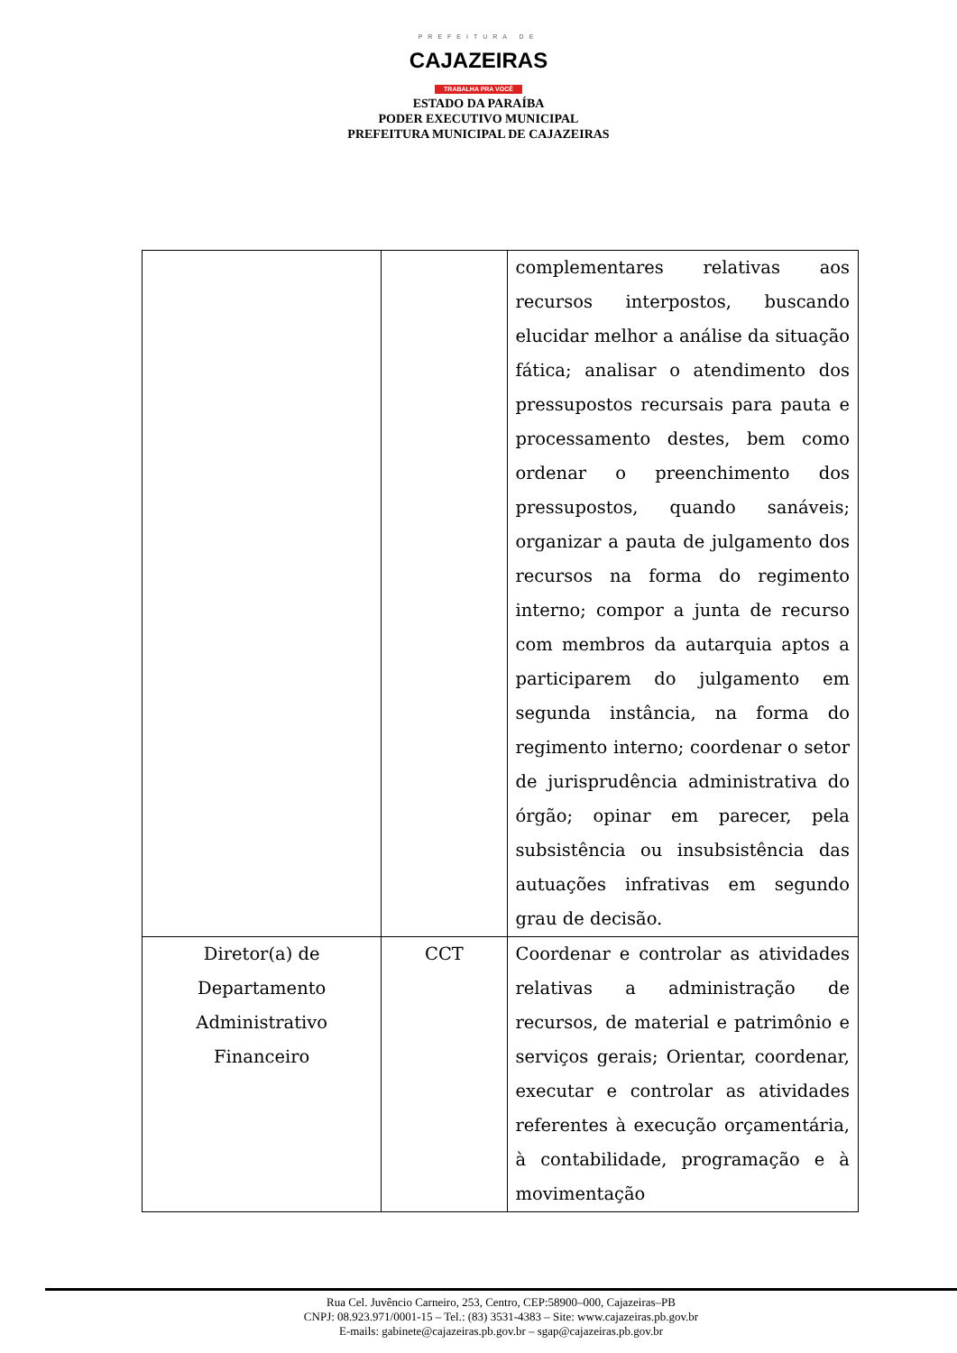PREFEITURA DE
CAJAZEIRAS
TRABALHA PRA VOCÊ
ESTADO DA PARAÍBA
PODER EXECUTIVO MUNICIPAL
PREFEITURA MUNICIPAL DE CAJAZEIRAS
| | | complementares relativas aos recursos interpostos, buscando elucidar melhor a análise da situação fática; analisar o atendimento dos pressupostos recursais para pauta e processamento destes, bem como ordenar o preenchimento dos pressupostos, quando sanáveis; organizar a pauta de julgamento dos recursos na forma do regimento interno; compor a junta de recurso com membros da autarquia aptos a participarem do julgamento em segunda instância, na forma do regimento interno; coordenar o setor de jurisprudência administrativa do órgão; opinar em parecer, pela subsistência ou insubsistência das autuações infrativas em segundo grau de decisão. |
| Diretor(a) de Departamento Administrativo Financeiro | CCT | Coordenar e controlar as atividades relativas a administração de recursos, de material e patrimônio e serviços gerais; Orientar, coordenar, executar e controlar as atividades referentes à execução orçamentária, à contabilidade, programação e à movimentação |
Rua Cel. Juvêncio Carneiro, 253, Centro, CEP:58900–000, Cajazeiras–PB
CNPJ: 08.923.971/0001-15 – Tel.: (83) 3531-4383 – Site: www.cajazeiras.pb.gov.br
E-mails: gabinete@cajazeiras.pb.gov.br – sgap@cajazeiras.pb.gov.br